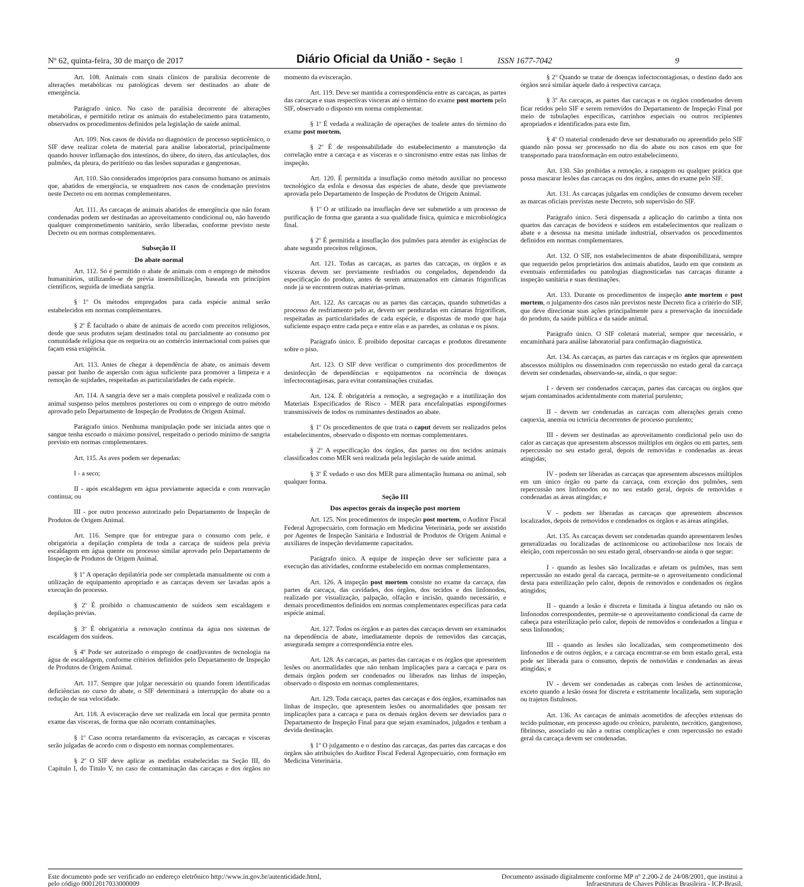Nº 62, quinta-feira, 30 de março de 2017
Diário Oficial da União - Seção 1
ISSN 1677-7042
9
Art. 108. Animais com sinais clínicos de paralisia decorrente de alterações metabólicas ou patológicas devem ser destinados ao abate de emergência.
Parágrafo único. No caso de paralisia decorrente de alterações metabólicas, é permitido retirar os animais do estabelecimento para tratamento, observados os procedimentos definidos pela legislação de saúde animal.
Art. 109. Nos casos de dúvida no diagnóstico de processo septicêmico, o SIF deve realizar coleta de material para análise laboratorial, principalmente quando houver inflamação dos intestinos, do úbere, do útero, das articulações, dos pulmões, da pleura, do peritônio ou das lesões supuradas e gangrenosas.
Art. 110. São considerados impróprios para consumo humano os animais que, abatidos de emergência, se enquadrem nos casos de condenação previstos neste Decreto ou em normas complementares.
Art. 111. As carcaças de animais abatidos de emergência que não foram condenadas podem ser destinadas ao aproveitamento condicional ou, não havendo qualquer comprometimento sanitário, serão liberadas, conforme previsto neste Decreto ou em normas complementares.
Subseção II
Do abate normal
Art. 112. Só é permitido o abate de animais com o emprego de métodos humanitários, utilizando-se de prévia insensibilização, baseada em princípios científicos, seguida de imediata sangria.
§ 1º Os métodos empregados para cada espécie animal serão estabelecidos em normas complementares.
§ 2º É facultado o abate de animais de acordo com preceitos religiosos, desde que seus produtos sejam destinados total ou parcialmente ao consumo por comunidade religiosa que os requeira ou ao comércio internacional com países que façam essa exigência.
Art. 113. Antes de chegar à dependência de abate, os animais devem passar por banho de aspersão com água suficiente para promover a limpeza e a remoção de sujidades, respeitadas as particularidades de cada espécie.
Art. 114. A sangria deve ser a mais completa possível e realizada com o animal suspenso pelos membros posteriores ou com o emprego de outro método aprovado pelo Departamento de Inspeção de Produtos de Origem Animal.
Parágrafo único. Nenhuma manipulação pode ser iniciada antes que o sangue tenha escoado o máximo possível, respeitado o período mínimo de sangria previsto em normas complementares.
Art. 115. As aves podem ser depenadas:
I - a seco;
II - após escaldagem em água previamente aquecida e com renovação contínua; ou
III - por outro processo autorizado pelo Departamento de Inspeção de Produtos de Origem Animal.
Art. 116. Sempre que for entregue para o consumo com pele, é obrigatória a depilação completa de toda a carcaça de suídeos pela prévia escaldagem em água quente ou processo similar aprovado pelo Departamento de Inspeção de Produtos de Origem Animal.
§ 1º A operação depilatória pode ser completada manualmente ou com a utilização de equipamento apropriado e as carcaças devem ser lavadas após a execução do processo.
§ 2º É proibido o chamuscamento de suídeos sem escaldagem e depilação prévias.
§ 3º É obrigatória a renovação contínua da água nos sistemas de escaldagem dos suídeos.
§ 4º Pode ser autorizado o emprego de coadjuvantes de tecnologia na água de escaldagem, conforme critérios definidos pelo Departamento de Inspeção de Produtos de Origem Animal.
Art. 117. Sempre que julgar necessário ou quando forem identificadas deficiências no curso do abate, o SIF determinará a interrupção do abate ou a redução de sua velocidade.
Art. 118. A evisceração deve ser realizada em local que permita pronto exame das vísceras, de forma que não ocorram contaminações.
§ 1º Caso ocorra retardamento da evisceração, as carcaças e vísceras serão julgadas de acordo com o disposto em normas complementares.
§ 2º O SIF deve aplicar as medidas estabelecidas na Seção III, do Capítulo I, do Título V, no caso de contaminação das carcaças e dos órgãos no momento da evisceração.
Art. 119. Deve ser mantida a correspondência entre as carcaças, as partes das carcaças e suas respectivas vísceras até o término do exame post mortem pelo SIF, observado o disposto em norma complementar.
§ 1º É vedada a realização de operações de toalete antes do término do exame post mortem.
§ 2º É de responsabilidade do estabelecimento a manutenção da correlação entre a carcaça e as vísceras e o sincronismo entre estas nas linhas de inspeção.
Art. 120. É permitida a insuflação como método auxiliar no processo tecnológico da esfola e desossa das espécies de abate, desde que previamente aprovada pelo Departamento de Inspeção de Produtos de Origem Animal.
§ 1º O ar utilizado na insuflação deve ser submetido a um processo de purificação de forma que garanta a sua qualidade física, química e microbiológica final.
§ 2º É permitida a insuflação dos pulmões para atender às exigências de abate segundo preceitos religiosos.
Art. 121. Todas as carcaças, as partes das carcaças, os órgãos e as vísceras devem ser previamente resfriados ou congelados, dependendo da especificação do produto, antes de serem armazenados em câmaras frigoríficas onde já se encontrem outras matérias-primas.
Art. 122. As carcaças ou as partes das carcaças, quando submetidas a processo de resfriamento pelo ar, devem ser penduradas em câmaras frigoríficas, respeitadas as particularidades de cada espécie, e dispostas de modo que haja suficiente espaço entre cada peça e entre elas e as paredes, as colunas e os pisos.
Parágrafo único. É proibido depositar carcaças e produtos diretamente sobre o piso.
Art. 123. O SIF deve verificar o cumprimento dos procedimentos de desinfecção de dependências e equipamentos na ocorrência de doenças infectocontagiosas, para evitar contaminações cruzadas.
Art. 124. É obrigatória a remoção, a segregação e a inutilização dos Materiais Especificados de Risco - MER para encefalopatias espongiformes transmissíveis de todos os ruminantes destinados ao abate.
§ 1º Os procedimentos de que trata o caput devem ser realizados pelos estabelecimentos, observado o disposto em normas complementares.
§ 2º A especificação dos órgãos, das partes ou dos tecidos animais classificados como MER será realizada pela legislação de saúde animal.
§ 3º É vedado o uso dos MER para alimentação humana ou animal, sob qualquer forma.
Seção III
Dos aspectos gerais da inspeção post mortem
Art. 125. Nos procedimentos de inspeção post mortem, o Auditor Fiscal Federal Agropecuário, com formação em Medicina Veterinária, pode ser assistido por Agentes de Inspeção Sanitária e Industrial de Produtos de Origem Animal e auxiliares de inspeção devidamente capacitados.
Parágrafo único. A equipe de inspeção deve ser suficiente para a execução das atividades, conforme estabelecido em normas complementares.
Art. 126. A inspeção post mortem consiste no exame da carcaça, das partes da carcaça, das cavidades, dos órgãos, dos tecidos e dos linfonodos, realizado por visualização, palpação, olfação e incisão, quando necessário, e demais procedimentos definidos em normas complementares específicas para cada espécie animal.
Art. 127. Todos os órgãos e as partes das carcaças devem ser examinados na dependência de abate, imediatamente depois de removidos das carcaças, assegurada sempre a correspondência entre eles.
Art. 128. As carcaças, as partes das carcaças e os órgãos que apresentem lesões ou anormalidades que não tenham implicações para a carcaça e para os demais órgãos podem ser condenados ou liberados nas linhas de inspeção, observado o disposto em normas complementares.
Art. 129. Toda carcaça, partes das carcaças e dos órgãos, examinados nas linhas de inspeção, que apresentem lesões ou anormalidades que possam ter implicações para a carcaça e para os demais órgãos devem ser desviados para o Departamento de Inspeção Final para que sejam examinados, julgados e tenham a devida destinação.
§ 1º O julgamento e o destino das carcaças, das partes das carcaças e dos órgãos são atribuições do Auditor Fiscal Federal Agropecuário, com formação em Medicina Veterinária.
§ 2º Quando se tratar de doenças infectocontagiosas, o destino dado aos órgãos será similar àquele dado à respectiva carcaça.
§ 3º As carcaças, as partes das carcaças e os órgãos condenados devem ficar retidos pelo SIF e serem removidos do Departamento de Inspeção Final por meio de tubulações específicas, carrinhos especiais ou outros recipientes apropriados e identificados para este fim.
§ 4º O material condenado deve ser desnaturado ou apreendido pelo SIF quando não possa ser processado no dia do abate ou nos casos em que for transportado para transformação em outro estabelecimento.
Art. 130. São proibidas a remoção, a raspagem ou qualquer prática que possa mascarar lesões das carcaças ou dos órgãos, antes do exame pelo SIF.
Art. 131. As carcaças julgadas em condições de consumo devem receber as marcas oficiais previstas neste Decreto, sob supervisão do SIF.
Parágrafo único. Será dispensada a aplicação do carimbo a tinta nos quartos das carcaças de bovídeos e suídeos em estabelecimentos que realizam o abate e a desossa na mesma unidade industrial, observados os procedimentos definidos em normas complementares.
Art. 132. O SIF, nos estabelecimentos de abate disponibilizará, sempre que requerido pelos proprietários dos animais abatidos, laudo em que constem as eventuais enfermidades ou patologias diagnosticadas nas carcaças durante a inspeção sanitária e suas destinações.
Art. 133. Durante os procedimentos de inspeção ante mortem e post mortem, o julgamento dos casos não previstos neste Decreto fica a critério do SIF, que deve direcionar suas ações principalmente para a preservação da inocuidade do produto, da saúde pública e da saúde animal.
Parágrafo único. O SIF coletará material, sempre que necessário, e encaminhará para análise laboratorial para confirmação diagnóstica.
Art. 134. As carcaças, as partes das carcaças e os órgãos que apresentem abscessos múltiplos ou disseminados com repercussão no estado geral da carcaça devem ser condenadas, observando-se, ainda, o que segue:
I - devem ser condenados carcaças, partes das carcaças ou órgãos que sejam contaminados acidentalmente com material purulento;
II - devem ser condenadas as carcaças com alterações gerais como caquexia, anemia ou icterícia decorrentes de processo purulento;
III - devem ser destinadas ao aproveitamento condicional pelo uso do calor as carcaças que apresentem abscessos múltiplos em órgãos ou em partes, sem repercussão no seu estado geral, depois de removidas e condenadas as áreas atingidas;
IV - podem ser liberadas as carcaças que apresentem abscessos múltiplos em um único órgão ou parte da carcaça, com exceção dos pulmões, sem repercussão nos linfonodos ou no seu estado geral, depois de removidas e condenadas as áreas atingidas; e
V - podem ser liberadas as carcaças que apresentem abscessos localizados, depois de removidos e condenados os órgãos e as áreas atingidas.
Art. 135. As carcaças devem ser condenadas quando apresentarem lesões generalizadas ou localizadas de actinomicose ou actinobacilose nos locais de eleição, com repercussão no seu estado geral, observando-se ainda o que segue:
I - quando as lesões são localizadas e afetam os pulmões, mas sem repercussão no estado geral da carcaça, permite-se o aproveitamento condicional desta para esterilização pelo calor, depois de removidos e condenados os órgãos atingidos;
II - quando a lesão é discreta e limitada à língua afetando ou não os linfonodos correspondentes, permite-se o aproveitamento condicional da carne de cabeça para esterilização pelo calor, depois de removidos e condenados a língua e seus linfonodos;
III - quando as lesões são localizadas, sem comprometimento dos linfonodos e de outros órgãos, e a carcaça encontrar-se em bom estado geral, esta pode ser liberada para o consumo, depois de removidas e condenadas as áreas atingidas; e
IV - devem ser condenadas as cabeças com lesões de actinomicose, exceto quando a lesão óssea for discreta e estritamente localizada, sem supuração ou trajetos fistulosos.
Art. 136. As carcaças de animais acometidos de afecções extensas do tecido pulmonar, em processo agudo ou crônico, purulento, necrótico, gangrenoso, fibrinoso, associado ou não a outras complicações e com repercussão no estado geral da carcaça devem ser condenadas.
Este documento pode ser verificado no endereço eletrônico http://www.in.gov.br/autenticidade.html,
pelo código 00012017033000009
Documento assinado digitalmente conforme MP nº 2.200-2 de 24/08/2001, que institui a
Infraestrutura de Chaves Públicas Brasileira - ICP-Brasil.